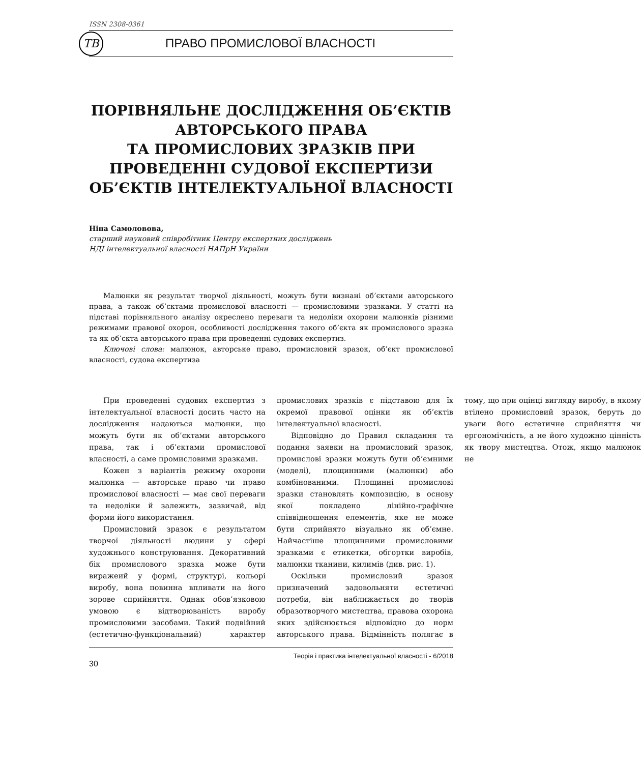ISSN 2308-0361
ТВ
ПРАВО ПРОМИСЛОВОЇ ВЛАСНОСТІ
ПОРІВНЯЛЬНЕ ДОСЛІДЖЕННЯ ОБ’ЄКТІВ АВТОРСЬКОГО ПРАВА
ТА ПРОМИСЛОВИХ ЗРАЗКІВ ПРИ ПРОВЕДЕННІ СУДОВОЇ ЕКСПЕРТИЗИ ОБ’ЄКТІВ ІНТЕЛЕКТУАЛЬНОЇ ВЛАСНОСТІ
Ніна Самоловова,
старший науковий співробітник Центру експертних досліджень
НДІ інтелектуальної власності НАПрН України
Малюнки як результат творчої діяльності, можуть бути визнані об’єктами авторського права, а також об’єктами промислової власності — промисловими зразками. У статті на підставі порівняльного аналізу окреслено переваги та недоліки охорони малюнків різними режимами правової охорон, особливості дослідження такого об’єкта як промислового зразка та як об’єкта авторського права при проведенні судових експертиз.
Ключові слова: малюнок, авторське право, промисловий зразок, об’єкт промислової власності, судова експертиза
При проведенні судових експертиз з інтелектуальної власності досить часто на дослідження надаються малюнки, що можуть бути як об’єктами авторського права, так і об’єктами промислової власності, а саме промисловими зразками.
Кожен з варіантів режиму охорони малюнка — авторське право чи право промислової власності — має свої переваги та недоліки й залежить, зазвичай, від форми його використання.
Промисловий зразок є результатом творчої діяльності людини у сфері художнього конструювання. Декоративний бік промислового зразка може бути виражеий у формі, структурі, кольорі виробу, вона повинна впливати на його зорове сприйняття. Однак обов’язковою умовою є відтворюваність виробу промисловими засобами. Такий подвійний (естетично-функціональний) характер промислових зразків є підставою для їх окремої правової оцінки як об’єктів інтелектуальної власності.
Відповідно до Правил складання та подання заявки на промисловий зразок, промислові зразки можуть бути об’ємними (моделі), площинними (малюнки) або комбінованими. Площинні промислові зразки становлять композицію, в основу якої покладено лінійно-графічне співвідношення елементів, яке не може бути сприйнято візуально як об’ємне. Найчастіше площинними промисловими зразками є етикетки, обгортки виробів, малюнки тканини, килимів (див. рис. 1).
Оскільки промисловий зразок призначений задовольняти естетичні потреби, він наближається до творів образотворчого мистецтва, правова охорона яких здійснюється відповідно до норм авторського права. Відмінність полягає в тому, що при оцінці вигляду виробу, в якому втілено промисловий зразок, беруть до уваги його естетичне сприйняття чи ергономічність, а не його художню цінність як твору мистецтва. Отож, якщо малюнок не
30 Теорія і практика інтелектуальної власності - 6/2018